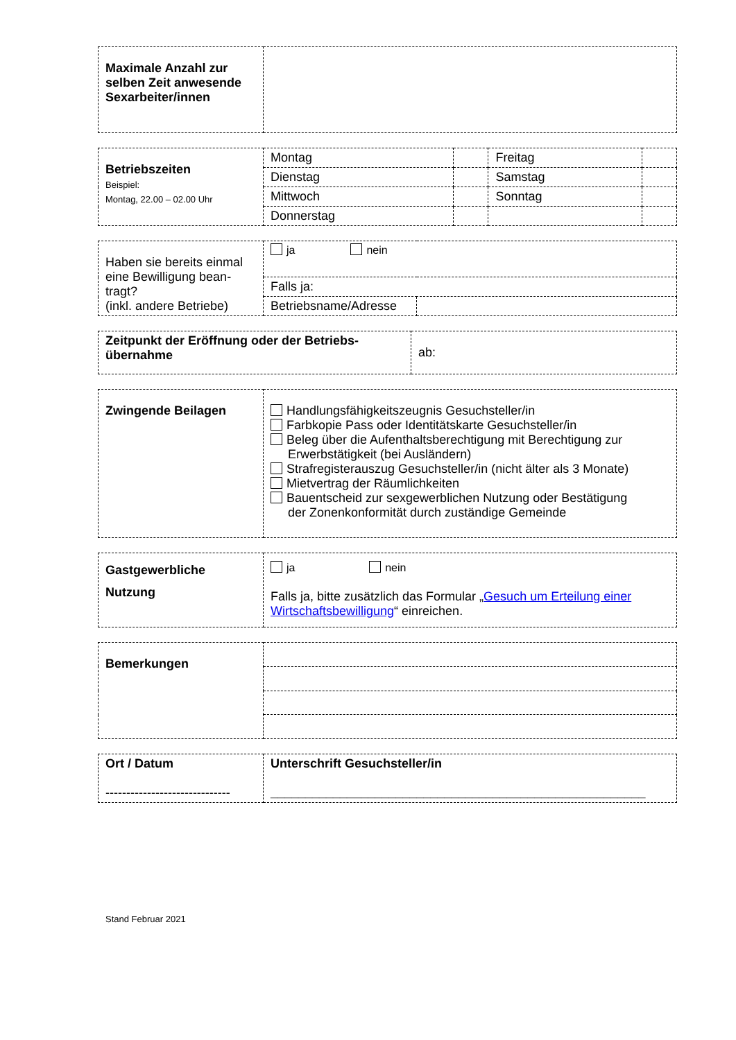| Maximale Anzahl zur selben Zeit anwesende Sexarbeiter/innen | |
| Betriebszeiten Beispiel: Montag, 22.00 – 02.00 Uhr | Montag | | Freitag | |
| | Dienstag | | Samstag | |
| | Mittwoch | | Sonntag | |
| | Donnerstag | | | |
| Haben sie bereits einmal eine Bewilligung bean-tragt? (inkl. andere Betriebe) | ja nein | |
| | Falls ja: | |
| | Betriebsname/Adresse | |
| Zeitpunkt der Eröffnung oder der Betriebs-übernahme | ab: |
| Zwingende Beilagen | Handlungsfähigkeitszeugnis Gesuchsteller/in Farbkopie Pass oder Identitätskarte Gesuchsteller/in Beleg über die Aufenthaltsberechtigung mit Berechtigung zur Erwerbstätigkeit (bei Ausländern) Strafregisterauszug Gesuchsteller/in (nicht älter als 3 Monate) Mietvertrag der Räumlichkeiten Bauentscheid zur sexgewerblichen Nutzung oder Bestätigung der Zonenkonformität durch zuständige Gemeinde |
| Gastgewerbliche Nutzung | ja nein Falls ja, bitte zusätzlich das Formular „ Gesuch um Erteilung einer Wirtschaftsbewilligung “ einreichen. |
| Bemerkungen | |
| Ort / Datum ------------------------------ | Unterschrift Gesuchsteller/in ______________________________________________________ |
Stand Februar 2021